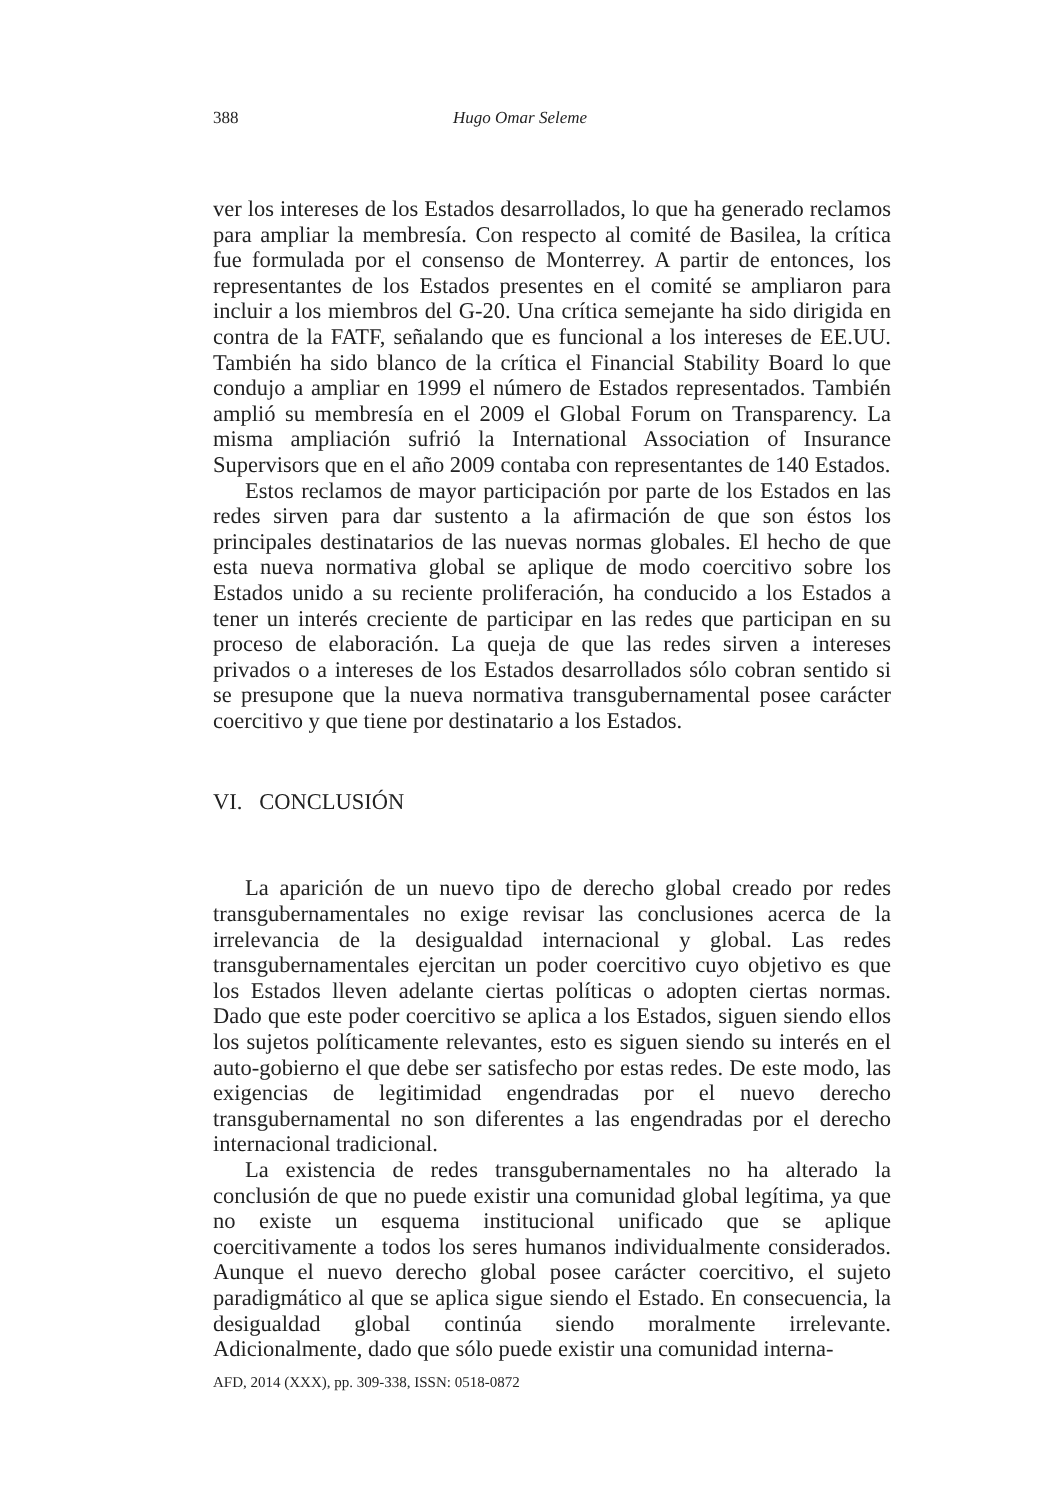388 Hugo Omar Seleme
ver los intereses de los Estados desarrollados, lo que ha generado reclamos para ampliar la membresía. Con respecto al comité de Basilea, la crítica fue formulada por el consenso de Monterrey. A partir de entonces, los representantes de los Estados presentes en el comité se ampliaron para incluir a los miembros del G-20. Una crítica semejante ha sido dirigida en contra de la FATF, señalando que es funcional a los intereses de EE.UU. También ha sido blanco de la crítica el Financial Stability Board lo que condujo a ampliar en 1999 el número de Estados representados. También amplió su membresía en el 2009 el Global Forum on Transparency. La misma ampliación sufrió la International Association of Insurance Supervisors que en el año 2009 contaba con representantes de 140 Estados.
Estos reclamos de mayor participación por parte de los Estados en las redes sirven para dar sustento a la afirmación de que son éstos los principales destinatarios de las nuevas normas globales. El hecho de que esta nueva normativa global se aplique de modo coercitivo sobre los Estados unido a su reciente proliferación, ha conducido a los Estados a tener un interés creciente de participar en las redes que participan en su proceso de elaboración. La queja de que las redes sirven a intereses privados o a intereses de los Estados desarrollados sólo cobran sentido si se presupone que la nueva normativa transgubernamental posee carácter coercitivo y que tiene por destinatario a los Estados.
VI. CONCLUSIÓN
La aparición de un nuevo tipo de derecho global creado por redes transgubernamentales no exige revisar las conclusiones acerca de la irrelevancia de la desigualdad internacional y global. Las redes transgubernamentales ejercitan un poder coercitivo cuyo objetivo es que los Estados lleven adelante ciertas políticas o adopten ciertas normas. Dado que este poder coercitivo se aplica a los Estados, siguen siendo ellos los sujetos políticamente relevantes, esto es siguen siendo su interés en el auto-gobierno el que debe ser satisfecho por estas redes. De este modo, las exigencias de legitimidad engendradas por el nuevo derecho transgubernamental no son diferentes a las engendradas por el derecho internacional tradicional.
La existencia de redes transgubernamentales no ha alterado la conclusión de que no puede existir una comunidad global legítima, ya que no existe un esquema institucional unificado que se aplique coercitivamente a todos los seres humanos individualmente considerados. Aunque el nuevo derecho global posee carácter coercitivo, el sujeto paradigmático al que se aplica sigue siendo el Estado. En consecuencia, la desigualdad global continúa siendo moralmente irrelevante. Adicionalmente, dado que sólo puede existir una comunidad interna-
AFD, 2014 (XXX), pp. 309-338, ISSN: 0518-0872